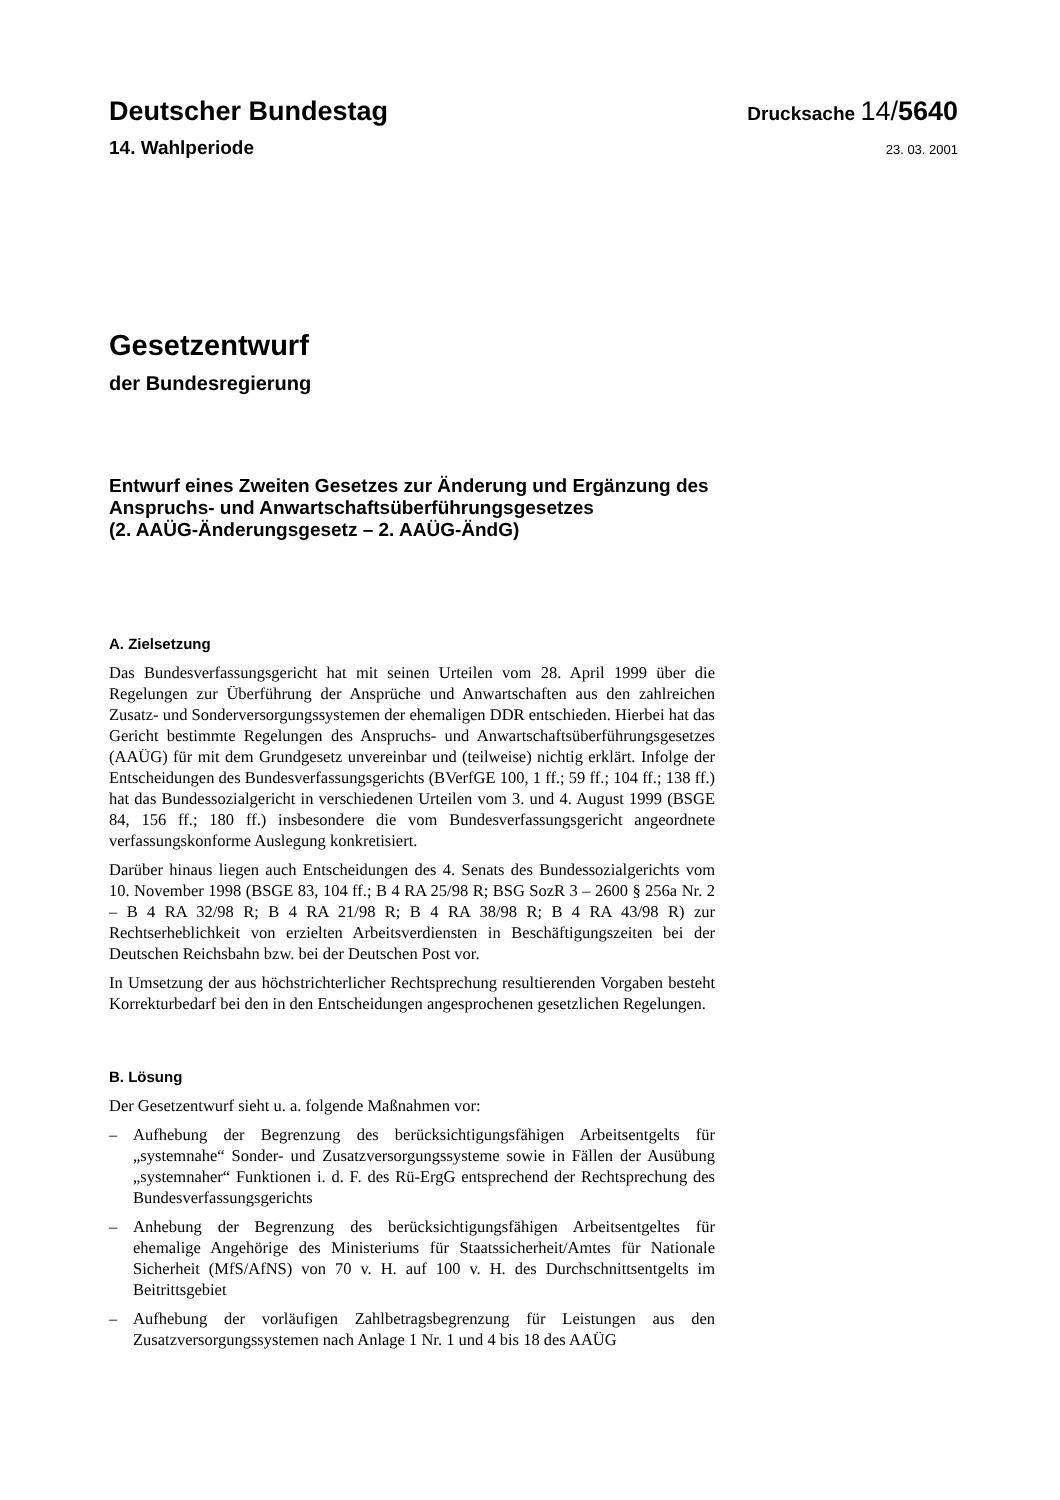Deutscher Bundestag
Drucksache 14/5640
14. Wahlperiode
23. 03. 2001
Gesetzentwurf
der Bundesregierung
Entwurf eines Zweiten Gesetzes zur Änderung und Ergänzung des
Anspruchs- und Anwartschaftsüberführungsgesetzes
(2. AAÜG-Änderungsgesetz – 2. AAÜG-ÄndG)
A. Zielsetzung
Das Bundesverfassungsgericht hat mit seinen Urteilen vom 28. April 1999 über die Regelungen zur Überführung der Ansprüche und Anwartschaften aus den zahlreichen Zusatz- und Sonderversorgungssystemen der ehemaligen DDR entschieden. Hierbei hat das Gericht bestimmte Regelungen des Anspruchs- und Anwartschaftsüberführungsgesetzes (AAÜG) für mit dem Grundgesetz unvereinbar und (teilweise) nichtig erklärt. Infolge der Entscheidungen des Bundesverfassungsgerichts (BVerfGE 100, 1 ff.; 59 ff.; 104 ff.; 138 ff.) hat das Bundessozialgericht in verschiedenen Urteilen vom 3. und 4. August 1999 (BSGE 84, 156 ff.; 180 ff.) insbesondere die vom Bundesverfassungsgericht angeordnete verfassungskonforme Auslegung konkretisiert.
Darüber hinaus liegen auch Entscheidungen des 4. Senats des Bundessozialgerichts vom 10. November 1998 (BSGE 83, 104 ff.; B 4 RA 25/98 R; BSG SozR 3 – 2600 § 256a Nr. 2 – B 4 RA 32/98 R; B 4 RA 21/98 R; B 4 RA 38/98 R; B 4 RA 43/98 R) zur Rechtserheblichkeit von erzielten Arbeitsverdiensten in Beschäftigungszeiten bei der Deutschen Reichsbahn bzw. bei der Deutschen Post vor.
In Umsetzung der aus höchstrichterlicher Rechtsprechung resultierenden Vorgaben besteht Korrekturbedarf bei den in den Entscheidungen angesprochenen gesetzlichen Regelungen.
B. Lösung
Der Gesetzentwurf sieht u. a. folgende Maßnahmen vor:
– Aufhebung der Begrenzung des berücksichtigungsfähigen Arbeitsentgelts für „systemnahe“ Sonder- und Zusatzversorgungssysteme sowie in Fällen der Ausübung „systemnaher“ Funktionen i. d. F. des Rü-ErgG entsprechend der Rechtsprechung des Bundesverfassungsgerichts
– Anhebung der Begrenzung des berücksichtigungsfähigen Arbeitsentgeltes für ehemalige Angehörige des Ministeriums für Staatssicherheit/Amtes für Nationale Sicherheit (MfS/AfNS) von 70 v. H. auf 100 v. H. des Durchschnittsentgelts im Beitrittsgebiet
– Aufhebung der vorläufigen Zahlbetragsbegrenzung für Leistungen aus den Zusatzversorgungssystemen nach Anlage 1 Nr. 1 und 4 bis 18 des AAÜG